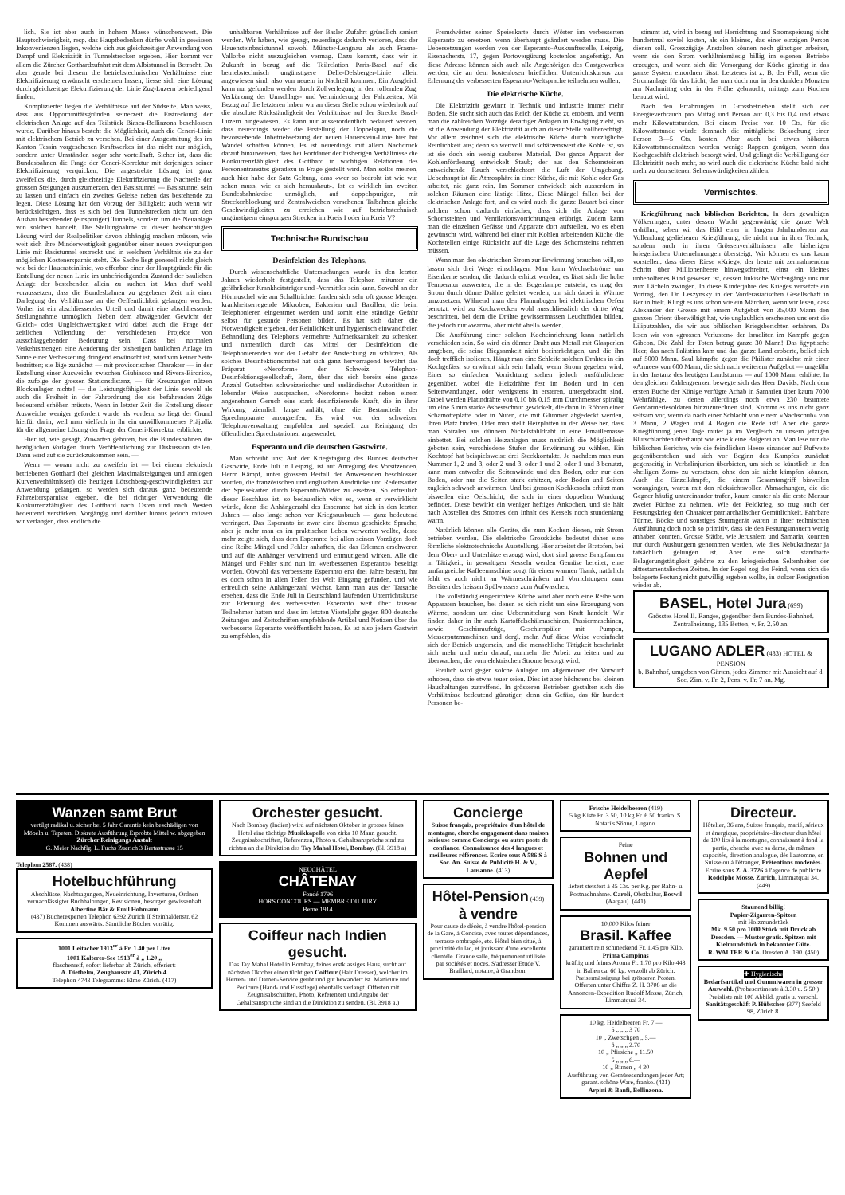lich. Sie ist aber auch in hohem Masse wünschenswert. Die Hauptschwierigkeit, resp. das Hauptbedenken dürfte wohl in gewissen Inkonvenienzen liegen, welche sich aus gleichzeitiger Anwendung von Dampf und Elektrizität in Tunnelstrecken ergeben. Hier kommt vor allem die Zürcher Gotthardzufahrt mit dem Albistunnel in Betracht. Da aber gerade bei diesem die betriebstechnischen Verhältnisse eine Elektrifizierung erwünscht erscheinen lassen, liesse sich eine Lösung durch gleichzeitige Elektrifizierung der Linie Zug-Luzern befriedigend finden.
Komplizierter liegen die Verhältnisse auf der Südseite. Man weiss, dass aus Opportunitätsgründen seinerzeit die Erstreckung der elektrischen Anlage auf das Teilstück Biasca-Bellinzona beschlossen wurde. Darüber hinaus besteht die Möglichkeit, auch die Ceneri-Linie mit elektrischem Betrieb zu versehen. Bei einer Ausgestaltung des im Kanton Tessin vorgesehenen Kraftwerkes ist das nicht nur möglich, sondern unter Umständen sogar sehr vorteilhaft. Sicher ist, dass die Bundesbahnen die Frage der Ceneri-Korrektur mit derjenigen seiner Elektrifizierung verquicken. Die angestrebte Lösung ist ganz zweifellos die, durch gleichzeitige Elektrifizierung die Nachteile der grossen Steigungen auszumerzen, den Basistunnel — Basistunnel sein zu lassen und einfach ein zweites Geleise neben das bestehende zu legen. Diese Lösung hat den Vorzug der Billigkeit; auch wenn wir berücksichtigen, dass es sich bei den Tunnelstrecken nicht um den Ausbau bestehender (einspuriger) Tunnels, sondern um die Neuanlage von solchen handelt. Die Stellungnahme zu dieser beabsichtigten Lösung wird der Realpolitiker davon abhängig machen müssen, wie weit sich ihre Minderwertigkeit gegenüber einer neuen zweispurigen Linie mit Basistunnel erstreckt und in welchem Verhältnis sie zu der möglichen Kostenersparnis steht. Die Sache liegt generell nicht gleich wie bei der Hauensteinlinie, wo offenbar einer der Hauptgründe für die Erstellung der neuen Linie im unbefriedigenden Zustand der baulichen Anlage der bestehenden allein zu suchen ist. Man darf wohl voraussetzen, dass die Bundesbahnen zu gegebener Zeit mit einer Darlegung der Verhältnisse an die Oeffentlichkeit gelangen werden. Vorher ist ein abschliessendes Urteil und damit eine abschliessende Stellungnahme unmöglich. Neben dem abwägenden Gewicht der Gleich- oder Ungleichwertigkeit wird dabei auch die Frage der zeitlichen Vollendung der verschiedenen Projekte von ausschlaggebender Bedeutung sein. Dass bei normalen Verkehrsmengen eine Aenderung der bisherigen baulichen Anlage im Sinne einer Verbesserung dringend erwünscht ist, wird von keiner Seite bestritten; sie läge zunächst — mit provisorischen Charakter — in der Erstellung einer Ausweiche zwischen Giubiasco und Rivera-Bironico, die zufolge der grossen Stationsdistanz, — für Kreuzungen nützen Blockanlagen nichts! — die Leistungsfähigkeit der Linie sowohl als auch die Freiheit in der Fahrordnung der sie befahrenden Züge bedeutend erhöhen müsste. Wenn in letzter Zeit die Erstellung dieser Ausweiche weniger gefordert wurde als vordem, so liegt der Grund hierfür darin, weil man vielfach in ihr ein unwillkommenes Präjudiz für die allgemeine Lösung der Frage der Ceneri-Korrektur erblickte.
Hier ist, wie gesagt, Zuwarten geboten, bis die Bundesbahnen die bezüglichen Vorlagen durch Veröffentlichung zur Diskussion stellen. Dann wird auf sie zurückzukommen sein. —
Wenn — woran nicht zu zweifeln ist — bei einem elektrisch betriebenen Gotthard (bei gleichen Maximalsteigungen und analogen Kurvenverhältnissen) die heutigen Lötschberg-geschwindigkeiten zur Anwendung gelangen, so werden sich daraus ganz bedeutende Fahrzeitersparnisse ergeben, die bei richtiger Verwendung die Konkurrenzfähigkeit des Gotthard nach Osten und nach Westen bedeutend verstärken. Vorgängig und darüber hinaus jedoch müssen wir verlangen, dass endlich die
unhaltbaren Verhältnisse auf der Basler Zufahrt gründlich saniert werden. Wir haben, wie gesagt, neuerdings dadurch verloren, dass der Hauensteinbasistunnel sowohl Münster-Lengnau als auch Frasne-Vallorbe nicht auszugleichen vermag. Dazu kommt, dass wir in Zukunft in bezug auf die Teilrelation Paris-Basel auf die betriebstechnisch ungünstigere Delle-Delsberger-Linie allein angewiesen sind, also von neuem in Nachteil kommen. Ein Ausgleich kann nur gefunden werden durch Zollverlegung in den rollenden Zug. Verkürzung der Umschlags- und Verminderung der Fahrzeiten. Mit Bezug auf die letzteren haben wir an dieser Stelle schon wiederholt auf die absolute Rückständigkeit der Verhältnisse auf der Strecke Basel-Luzern hingewiesen. Es kann nur ausserordentlich bedauert werden, dass neuerdings weder die Erstellung der Doppelspur, noch die bevorstehende Inbetriebsetzung der neuen Hauenstein-Linie hier hat Wandel schaffen können. Es ist neuerdings mit allem Nachdruck darauf hinzuweisen, dass bei Fortdauer der bisherigen Verhältnisse die Konkurrenzfähigkeit des Gotthard in wichtigen Relationen des Personentransites geradezu in Frage gestellt wird. Man sollte meinen, auch hier habe der Satz Geltung, dass «wer so bedroht ist wie wir, sehen muss, wie er sich heraushaut». Ist es wirklich im zweiten Bundesbahnkreise unmöglich, auf doppelspurigen, mit Streckenblockung und Zentralweichen versehenen Talbahnen gleiche Geschwindigkeiten zu erreichen wie auf betriebstechnisch ungünstigern einspurigen Strecken im Kreis I oder im Kreis V?
Technische Rundschau
Desinfektion des Telephons.
Durch wissenschaftliche Untersuchungen wurde in den letzten Jahren wiederholt festgestellt, dass das Telephon mitunter ein gefährlicher Krankheitsträger und -Vermittler sein kann. Sowohl an der Hörmuschel wie am Schalltrichter fanden sich sehr oft grosse Mengen krankheitserregende Mikroben, Bakterien und Bazillen, die beim Telephonieren eingeatmet werden und somit eine ständige Gefahr selbst für gesunde Personen bilden. Es hat sich daher die Notwendigkeit ergeben, der Reinlichkeit und hygienisch einwandfreien Behandlung des Telephons vermehrte Aufmerksamkeit zu schenken und namentlich durch das Mittel der Desinfektion die Telephonierenden vor der Gefahr der Ansteckung zu schützen. Als solches Desinfektionsmittel hat sich ganz hervorragend bewährt das Präparat «Neroform» der Schweiz. Telephon-Desinfektionsgesellschaft, Bern, über das sich bereits eine ganze Anzahl Gutachten schweizerischer und ausländischer Autoritäten in lobender Weise aussprachen. «Neroform» besitzt neben einem angenehmen Geruch eine stark desinfizierende Kraft, die in ihrer Wirkung ziemlich lange anhält, ohne die Bestandteile der Sprechapparate anzugreifen. Es wird von der schweizer. Telephonverwaltung empfohlen und speziell zur Reinigung der öffentlichen Sprechstationen angewendet.
Esperanto und die deutschen Gastwirte.
Man schreibt uns: Auf der Kriegstagung des Bundes deutscher Gastwirte, Ende Juli in Leipzig, ist auf Anregung des Vorsitzenden, Herrn Kämpf, unter grossem Beifall der Anwesenden beschlossen worden, die französischen und englischen Ausdrücke und Redensarten der Speisekarten durch Esperanto-Wörter zu ersetzen. So erfreulich dieser Beschluss ist, so bedauerlich wäre es, wenn er verwirklicht würde, denn die Anhängerzahl des Esperanto hat sich in den letzten Jahren — also lange schon vor Kriegsausbruch — ganz bedeutend verringert. Das Esperanto ist zwar eine überaus geschickte Sprache, aber je mehr man es im praktischen Leben verwerten wollte, desto mehr zeigte sich, dass dem Esperanto bei allen seinen Vorzügen doch eine Reihe Mängel und Fehler anhaften, die das Erlernen erschweren und auf die Anhänger verwirrend und entmutigend wirken. Alle die Mängel und Fehler sind nun im «verbesserten Esperanto» beseitigt worden. Obwohl das verbesserte Esperanto erst drei Jahre besteht, hat es doch schon in allen Teilen der Welt Eingang gefunden, und wie erfreulich seine Anhängerzahl wächst, kann man aus der Tatsache ersehen, dass die Ende Juli in Deutschland laufenden Unterrichtskurse zur Erlernung des verbesserten Esperanto weit über tausend Teilnehmer hatten und dass im letzten Vierteljahr gegen 800 deutsche Zeitungen und Zeitschriften empfehlende Artikel und Notizen über das verbesserte Esperanto veröffentlicht haben. Es ist also jedem Gastwirt zu empfehlen, die
Fremdwörter seiner Speisekarte durch Wörter im verbesserten Esperanto zu ersetzen, wenn überhaupt geändert werden muss. Die Uebersetzungen werden von der Esperanto-Auskunftsstelle, Leipzig, Eisenacherstr. 17, gegen Portovergütung kostenlos angefertigt. An diese Adresse können sich auch alle Angehörigen des Gastgewerbes werden, die an dem kostenlosen brieflichen Unterrichtskursus zur Erlernung der verbesserten Esperanto-Weltsprache teilnehmen wollen.
Die elektrische Küche.
Die Elektrizität gewinnt in Technik und Industrie immer mehr Boden. Sie sucht sich auch das Reich der Küche zu erobern, und wenn man die zahlreichen Vorzüge derartiger Anlagen in Erwägung zieht, so ist die Anwendung der Elektrizität auch an dieser Stelle vollberechtigt. Vor allem zeichnet sich die elektrische Küche durch vorzügliche Reinlichkeit aus; denn so wertvoll und schätzenswert die Kohle ist, so ist sie doch ein wenig sauberes Material. Der ganze Apparat der Kohlenförderung entwickelt Staub; der aus den Schornsteinen entweichende Rauch verschlechtert die Luft der Umgebung. Ueberhaupt ist die Atmosphäre in einer Küche, die mit Kohle oder Gas arbeitet, nie ganz rein. Im Sommer entwickelt sich ausserdem in solchen Räumen eine lästige Hitze. Diese Mängel fallen bei der elektrischen Anlage fort, und es wird auch die ganze Bauart bei einer solchen schon dadurch einfacher, dass sich die Anlage von Schornsteinen und Ventilationsvorrichtungen erübrigt. Zudem kann man die einzelnen Gefässe und Apparate dort aufstellen, wo es eben gewünscht wird, während bei einer mit Kohlen arbeitenden Küche die Kochstellen einige Rücksicht auf die Lage des Schornsteins nehmen müssen.
Wenn man den elektrischen Strom zur Erwärmung brauchen will, so lassen sich drei Wege einschlagen. Man kann Wechselströme um Eisenkerne senden, die dadurch erhitzt werden; es lässt sich die hohe Temperatur auswerten, die in der Bogenlampe entsteht; es mag der Strom durch dünne Drähte geleitet werden, um sich dabei in Wärme umzusetzen. Während man den Flammbogen bei elektrischen Oefen benutzt, wird zu Kochzwecken wohl ausschliesslich der dritte Weg beschritten, bei dem die Drähte gewissermassen Leuchtfäden bilden, die jedoch nur «warm», aber nicht «hell» werden.
Die Ausführung einer solchen Kocheinrichtung kann natürlich verschieden sein. So wird ein dünner Draht aus Metall mit Glasperlen umgeben, die seine Biegsamkeit nicht beeinträchtigen, und die ihn doch trefflich isolieren. Hängt man eine Schleife solchen Drahtes in ein Kochgefäss, so erwärmt sich sein Inhalt, wenn Strom gegeben wird. Einer so einfachen Vorrichtung stehen jedoch ausführlichere gegenüber, wobei die Heizdrähte fest im Boden und in den Seitenwandungen, oder wenigstens in ersteren, untergebracht sind. Dabei werden Platindrähte von 0,10 bis 0,15 mm Durchmesser spiralig um eine 5 mm starke Asbestschnur gewickelt, die dann in Röhren einer Schamotteplatte oder in Nuten, die mit Glimmer abgedeckt werden, ihren Platz finden. Oder man stellt Heizplatten in der Weise her, dass man Spiralen aus dünnem Nickelstahldraht in eine Emaillemasse einbettet. Bei solchen Heizanlagen muss natürlich die Möglichkeit geboten sein, verschiedene Stufen der Erwärmung zu wählen. Ein Kochtopf hat beispielsweise drei Steckkontakte. Je nachdem man nun Nummer 1, 2 und 3, oder 2 und 3, oder 1 und 2, oder 1 und 3 benutzt, kann man entweder die Seitenwände und den Boden, oder nur den Boden, oder nur die Seiten stark erhitzen, oder Boden und Seiten zugleich schwach anwärmen. Und bei grossen Kochkesseln erhitzt man bisweilen eine Oelschicht, die sich in einer doppelten Wandung befindet. Diese bewirkt ein weniger heftiges Ankochen, und sie hält nach Abstellen des Stromes den Inhalt des Kessels noch stundenlang warm.
Natürlich können alle Geräte, die zum Kochen dienen, mit Strom betrieben werden. Die elektrische Grossküche bedeutet daher eine förmliche elektrotechnische Ausstellung. Hier arbeitet der Bratofen, bei dem Ober- und Unterhitze erzeugt wird; dort sind grosse Bratpfannen in Tätigkeit; in gewaltigen Kesseln werden Gemüse bereitet; eine umfangreiche Kaffeemaschine sorgt für einen warmen Trank; natürlich fehlt es auch nicht an Wärmeschränken und Vorrichtungen zum Bereiten des heissen Spülwassers zum Aufwaschen.
Die vollständig eingerichtete Küche wird aber noch eine Reihe von Apparaten brauchen, bei denen es sich nicht um eine Erzeugung von Wärme, sondern um eine Uebermittelung von Kraft handelt. Wir finden daher in ihr auch Kartoffelschälmaschinen, Passiermaschinen, sowie Geschirraufzüge, Geschirrspüler mit Pumpen, Messerputzmaschinen und dergl. mehr. Auf diese Weise vereinfacht sich der Betrieb ungemein, und die menschliche Tätigkeit beschränkt sich mehr und mehr darauf, nurmehr die Arbeit zu leiten und zu überwachen, die vom elektrischen Strome besorgt wird.
Freilich wird gegen solche Anlagen im allgemeinen der Vorwurf erhoben, dass sie etwas teuer seien. Dies ist aber höchstens bei kleinen Haushaltungen zutreffend. In grösseren Betrieben gestalten sich die Verhältnisse bedeutend günstiger; denn ein Gefäss, das für hundert Personen be-
stimmt ist, wird in bezug auf Herrichtung und Stromspeisung nicht hundertmal soviel kosten, als ein kleines, das einer einzigen Person dienen soll. Grosszügige Anstalten können noch günstiger arbeiten, wenn sie den Strom verhältnismässig billig im eigenen Betriebe erzeugen, und wenn sich die Versorgung der Küche günstig in das ganze System einordnen lässt. Letzteres ist z. B. der Fall, wenn die Stromanlage für das Licht, das man doch nur in den dunklen Monaten am Nachmittag oder in der Frühe gebraucht, mittags zum Kochen benutzt wird.
Nach den Erfahrungen in Grossbetrieben stellt sich der Energieverbrauch pro Mittag und Person auf 0,3 bis 0,4 und etwas mehr Kilowattstunden. Bei einem Preise von 10 Cts. für die Kilowattstunde würde demnach die mittägliche Bekochung einer Person 3—5 Cts. kosten. Aber auch bei etwas höheren Kilowattstundensätzen werden wenige Rappen genügen, wenn das Kochgeschäft elektrisch besorgt wird. Und gelingt die Verbilligung der Elektrizität noch mehr, so wird auch die elektrische Küche bald nicht mehr zu den seltenen Sehenswürdigkeiten zählen.
Vermischtes.
Kriegführung nach biblischen Berichten. In dem gewaltigen Völkerringen, unter dessen Wucht gegenwärtig die ganze Welt erdröhnt, sehen wir das Bild einer in langen Jahrhunderten zur Vollendung gediehenen Kriegführung, die nicht nur in ihrer Technik, sondern auch in ihren Grössenverhältnissen alle bisherigen kriegerischen Unternehmungen übersteigt. Wir können es uns kaum vorstellen, dass dieser Riese «Krieg», der heute mit zermalmendem Schritt über Millionenheere hinwegschreitet, einst ein kleines unbeholfenes Kind gewesen ist, dessen linkische Waffengänge uns nur zum Lächeln zwingen. In diese Kinderjahre des Krieges versetzte ein Vortrag, den Dr. Leszynsky in der Vorderasiatischen Gesellschaft in Berlin hielt. Klingt es uns schon wie ein Märchen, wenn wir lesen, dass Alexander der Grosse mit einem Aufgebot von 35,000 Mann den ganzen Orient überwältigt hat, wie unglaublich erscheinen uns erst die Liliputzahlen, die wir aus biblischen Kriegsberichten erfahren. Da lesen wir von «grossen Verlusten» der Israeliten im Kampfe gegen Gibeon. Die Zahl der Toten betrug ganze 30 Mann! Das ägyptische Heer, das nach Palästina kam und das ganze Land eroberte, belief sich auf 5000 Mann. Saul kämpfte gegen die Philister zunächst mit einer «Armee» von 600 Mann, die sich nach weiterem Aufgebot — ungefähr in der Instanz des heutigen Landsturms — auf 1000 Mann erhöhte. In den gleichen Zahlengrenzen bewegte sich das Heer Davids. Nach dem ersten Buche der Könige verfügte Achab in Samarien über kaum 7000 Wehrfähige, zu denen allerdings noch etwa 230 beamtete Gendarmeriesoldaten hinzuzurechnen sind. Kommt es uns nicht ganz seltsam vor, wenn da nach einer Schlacht von einem «Nachschub» von 3 Mann, 2 Wagen und 4 Bogen die Rede ist! Aber die ganze Kriegführung jener Tage mutet ja im Vergleich zu unsern jetzigen Blutschlachten überhaupt wie eine kleine Balgerei an. Man lese nur die biblischen Berichte, wie die feindlichen Heere einander auf Rufweite gegenüberstehen und sich vor Beginn des Kampfes zunächst gegenseitig in Verbalinjurien überbieten, um sich so künstlich in den «heiligen Zorn» zu versetzen, ohne den sie nicht kämpfen können. Auch die Einzelkämpfe, die einem Gesamtangriff bisweilen vorangingen, waren mit den rücksichtsvollen Abmachungen, die die Gegner häufig untereinander trafen, kaum ernster als die erste Mensur zweier Füchse zu nehmen. Wie der Feldkrieg, so trug auch der Festungskrieg den Charakter patriarchalischer Gemütlichkeit. Fahrbare Türme, Böcke und sonstiges Sturmgerät waren in ihrer technischen Ausführung doch noch so primitiv, dass sie den Festungsmauern wenig anhaben konnten. Grosse Städte, wie Jerusalem und Samaria, konnten nur durch Aushungern genommen werden, wie dies Nebukadnezar ja tatsächlich gelungen ist. Aber eine solch standhafte Belagerungstätigkeit gehörte zu den kriegerischen Seltenheiten der alttestamentalischen Zeiten. In der Regel zog der Feind, wenn sich die belagerte Festung nicht gutwillig ergeben wollte, in stolzer Resignation wieder ab.
BASEL, Hotel Jura (699)
Grösstes Hotel II. Ranges, gegenüber dem Bundes-Bahnhof. Zentralheizung, 135 Betten, v. Fr. 2.50 an.
LUGANO ADLER (433) HOTEL & PENSION
b. Bahnhof, umgeben von Gärten, jedes Zimmer mit Aussicht auf d. See. Zim. v. Fr. 2, Pens. v. Fr. 7 an. Mg.
Wanzen samt Brut
vertilgt radikal u. sicher bei 5 Jahr Garantie kein beschädigen von Möbeln u. Tapeten. Diskrete Ausführung Erprobte Mittel w. abgegeben
Zürcher Reinigungs Anstalt
G. Meier Nachflg. L. Fuchs Zuerich 3 Bertastrasse 15
Telephon 2587. (438)
Hotelbuchführung
Abschlüsse, Nachtragungen, Neueinrichtung, Inventuren, Ordnen vernachlässigter Buchhaltungen, Revisionen, besorgen gewissenhaft
Albertine Bär & Emil Hohmann
(437) Bücherexperten Telephon 6392 Zürich II Steinhaldenstr. 62
Kommen auswärts. Sämtliche Bücher vorrätig.
1001 Leitacher 1913<sup>er</sup> à Fr. 1.40 per Liter
1001 Kalterer-See 1913<sup>er</sup> à „ 1.20 „
flaschenreif, sofort lieferbar ab Zürich, offeriert:
A. Diethelm, Zeughausstr. 41, Zürich 4.
Telephon 4743 Telegramme: Elmo Zürich. (417)
Orchester gesucht.
Nach Bombay (Indien) wird auf nächsten Oktober in grosses feines Hotel eine tüchtige Musikkapelle von zirka 10 Mann gesucht. Zeugnisabschriften, Referenzen, Photo u. Gehaltsansprüche sind zu richten an die Direktion des Tay Mahal Hotel, Bombay. (Bl. 3918 a)
NEUCHÂTEL
CHÂTENAY
Fondé 1796
HORS CONCOURS — MEMBRE DU JURY
Berne 1914
Coiffeur nach Indien gesucht.
Das Tay Mahal Hotel in Bombay, feines erstklassiges Haus, sucht auf nächsten Oktober einen tüchtigen Coiffeur (Hair Dresser), welcher im Herren- und Damen-Service geübt und gut bewandert ist. Manicure und Pedicure (Hand- und Fussflege) ebenfalls verlangt. Offerten mit Zeugnisabschriften, Photo, Referenzen und Angabe der Gehaltsansprüche sind an die Direktion zu senden. (Bl. 3918 a.)
Concierge
Suisse français, propriétaire d'un hôtel de montagne, cherche engagement dans maison sérieuse comme Concierge ou autre poste de confiance. Connaissance des 4 langues et meilleures références. Ecrire sous A 586 S à Soc. An. Suisse de Publicité H. & V., Lausanne. (413)
Hôtel-Pension (439)
à vendre
Pour cause de décès, à vendre l'hôtel-pension de la Gare, à Concise, avec toutes dépendances, terrasse ombragée, etc. Hôtel bien situé, à proximité du lac, et jouissant d'une excellente clientèle. Grande salle, fréquemment utilisée par sociétés et noces. S'adresser Etude V. Braillard, notaire, à Grandson.
Frische Heidelbeeren (419)
5 kg Kiste Fr. 3.50, 10 kg Fr. 6.50 franko. S. Notari's Söhne, Lugano.
Feine
Bohnen und Aepfel
liefert stetsfort à 35 Cts. per Kg. per Bahn- u. Postnachnahme. Caroli, Obstkultur, Boswil (Aargau). (441)
10,000 Kilos feiner
Brasil. Kaffee
garantiert rein schmeckend Fr. 1.45 pro Kilo.
Prima Campinas
kräftig und feines Aroma Fr. 1.70 pro Kilo 448
in Ballen ca. 60 kg. verzollt ab Zürich. Preisermässigung bei grösseren Posten. Offerten unter Chiffre Z. H. 3708 an die Annoncen-Expedition Rudolf Mosse, Zürich, Limmatquai 34.
10 kg. Heidelbeeren Fr. 7.—
5 „ „ „ 3 70
10 „ Zwetschgen „ 5.—
5 „ „ „ 2.70
10 „ Pfirsiche „ 11.50
5 „ „ „ 6.—
10 „ Birnen „ 4 20
Ausführung von Gemüsesendungen jeder Art; garant. schöne Ware, franko. (431)
Arpini & Banfi, Bellinzona.
Directeur.
Hôtelier, 36 ans, Suisse français, marié, sérieux et énergique, propriétaire-directeur d'un hôtel de 100 lits à la montagne, connaissant à fond la partie, cherche avec sa dame, de mêmes capacités, direction analogue, dès l'automne, en Suisse ou à l'étranger, Prétentions modérées.
Ecrire sous Z. A. 3726 à l'agence de publicité Rodolphe Mosse, Zurich, Limmatquai 34. (449)
Staunend billig!
Papier-Zigarren-Spitzen
mit Holzmundstück
Mk. 9.50 pro 1000 Stück mit Druck ab Dresden. — Muster gratis. Spitzen mit Kielmundstück in bekannter Güte.
R. WALTER & Co. Dresden A. 190. (450)
✚ Hygienische
Bedarfsartikel und Gummiwaren in grosser Auswahl. (Probesortimente à 3.30 u. 5.50.) Preisliste mit 100 Abbild. gratis u. verschl. Sanitätsgeschäft P. Hübscher (377) Seefeld 98, Zürich 8.